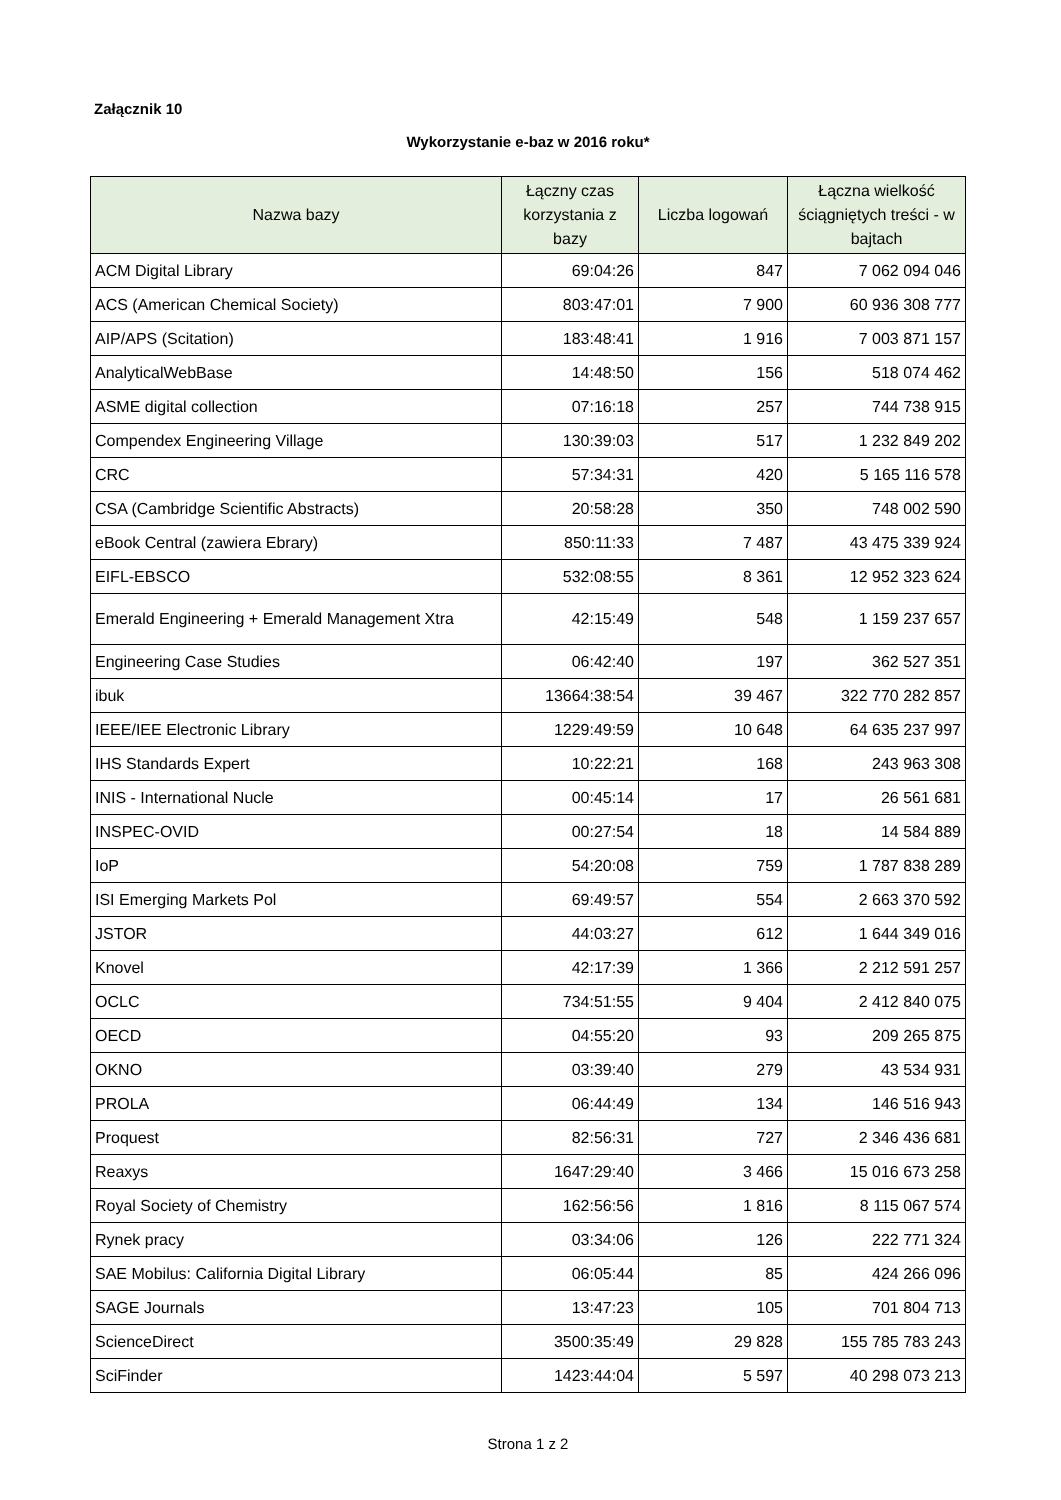Załącznik 10
Wykorzystanie e-baz w 2016 roku*
| Nazwa bazy | Łączny czas korzystania z bazy | Liczba logowań | Łączna wielkość ściągniętych treści - w bajtach |
| --- | --- | --- | --- |
| ACM Digital Library | 69:04:26 | 847 | 7 062 094 046 |
| ACS (American Chemical Society) | 803:47:01 | 7 900 | 60 936 308 777 |
| AIP/APS (Scitation) | 183:48:41 | 1 916 | 7 003 871 157 |
| AnalyticalWebBase | 14:48:50 | 156 | 518 074 462 |
| ASME digital collection | 07:16:18 | 257 | 744 738 915 |
| Compendex Engineering Village | 130:39:03 | 517 | 1 232 849 202 |
| CRC | 57:34:31 | 420 | 5 165 116 578 |
| CSA (Cambridge Scientific Abstracts) | 20:58:28 | 350 | 748 002 590 |
| eBook Central (zawiera Ebrary) | 850:11:33 | 7 487 | 43 475 339 924 |
| EIFL-EBSCO | 532:08:55 | 8 361 | 12 952 323 624 |
| Emerald Engineering + Emerald Management Xtra | 42:15:49 | 548 | 1 159 237 657 |
| Engineering Case Studies | 06:42:40 | 197 | 362 527 351 |
| ibuk | 13664:38:54 | 39 467 | 322 770 282 857 |
| IEEE/IEE Electronic Library | 1229:49:59 | 10 648 | 64 635 237 997 |
| IHS Standards Expert | 10:22:21 | 168 | 243 963 308 |
| INIS - International Nucle | 00:45:14 | 17 | 26 561 681 |
| INSPEC-OVID | 00:27:54 | 18 | 14 584 889 |
| IoP | 54:20:08 | 759 | 1 787 838 289 |
| ISI Emerging Markets Pol | 69:49:57 | 554 | 2 663 370 592 |
| JSTOR | 44:03:27 | 612 | 1 644 349 016 |
| Knovel | 42:17:39 | 1 366 | 2 212 591 257 |
| OCLC | 734:51:55 | 9 404 | 2 412 840 075 |
| OECD | 04:55:20 | 93 | 209 265 875 |
| OKNO | 03:39:40 | 279 | 43 534 931 |
| PROLA | 06:44:49 | 134 | 146 516 943 |
| Proquest | 82:56:31 | 727 | 2 346 436 681 |
| Reaxys | 1647:29:40 | 3 466 | 15 016 673 258 |
| Royal Society of Chemistry | 162:56:56 | 1 816 | 8 115 067 574 |
| Rynek pracy | 03:34:06 | 126 | 222 771 324 |
| SAE Mobilus: California Digital Library | 06:05:44 | 85 | 424 266 096 |
| SAGE Journals | 13:47:23 | 105 | 701 804 713 |
| ScienceDirect | 3500:35:49 | 29 828 | 155 785 783 243 |
| SciFinder | 1423:44:04 | 5 597 | 40 298 073 213 |
Strona 1 z 2